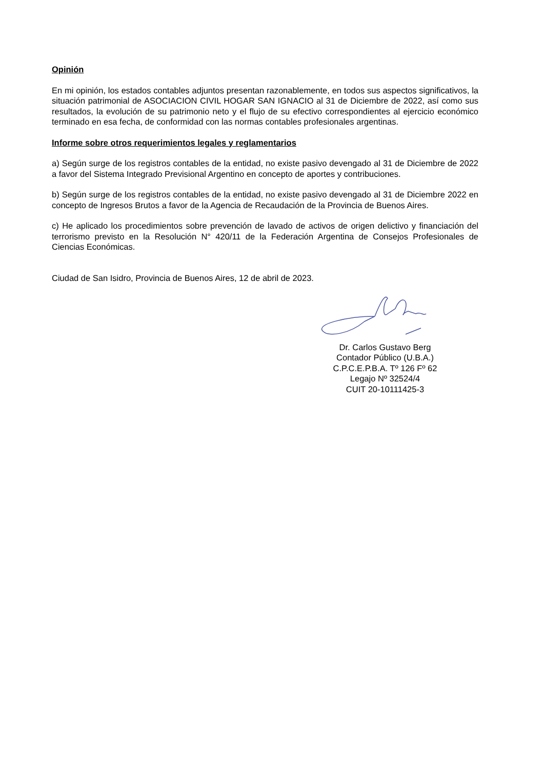Opinión
En mi opinión, los estados contables adjuntos presentan razonablemente, en todos sus aspectos significativos, la situación patrimonial de ASOCIACION CIVIL HOGAR SAN IGNACIO al 31 de Diciembre de 2022, así como sus resultados, la evolución de su patrimonio neto y el flujo de su efectivo correspondientes al ejercicio económico terminado en esa fecha, de conformidad con las normas contables profesionales argentinas.
Informe sobre otros requerimientos legales y reglamentarios
a) Según surge de los registros contables de la entidad, no existe pasivo devengado al 31 de Diciembre de 2022 a favor del Sistema Integrado Previsional Argentino en concepto de aportes y contribuciones.
b) Según surge de los registros contables de la entidad, no existe pasivo devengado al 31 de Diciembre 2022 en concepto de Ingresos Brutos a favor de la Agencia de Recaudación de la Provincia de Buenos Aires.
c) He aplicado los procedimientos sobre prevención de lavado de activos de origen delictivo y financiación del terrorismo previsto en la Resolución N° 420/11 de la Federación Argentina de Consejos Profesionales de Ciencias Económicas.
Ciudad de San Isidro, Provincia de Buenos Aires, 12 de abril de 2023.
Dr. Carlos Gustavo Berg
Contador Público (U.B.A.)
C.P.C.E.P.B.A. Tº 126 Fº 62
Legajo Nº 32524/4
CUIT 20-10111425-3